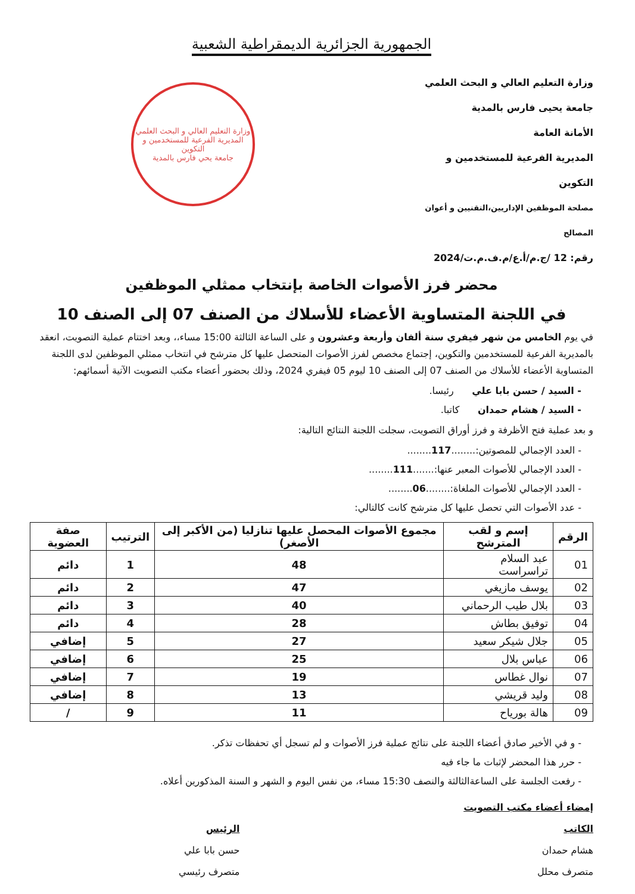الجمهورية الجزائرية الديمقراطية الشعبية
وزارة التعليم العالي و البحث العلمي
جامعة يحيى فارس بالمدية
الأمانة العامة
المديرية الفرعية للمستخدمين و التكوين
مصلحة الموظفين الإداريين،التقنيين و أعوان المصالح
رقم: 12 /ج.م/أ.ع/م.ف.م.ت/2024
وزارة التعليم العالي و البحث العلمي
المديرية الفرعية للمستخدمين و التكوين
جامعة يحي فارس بالمدية
محضر فرز الأصوات الخاصة بإنتخاب ممثلي الموظفين
في اللجنة المتساوية الأعضاء للأسلاك من الصنف 07 إلى الصنف 10
في يوم الخامس من شهر فيفري سنة ألفان وأربعة وعشرون و على الساعة الثالثة 15:00 مساء،، وبعد اختتام عملية التصويت، انعقد بالمديرية الفرعية للمستخدمين والتكوين، إجتماع مخصص لفرز الأصوات المتحصل عليها كل مترشح في انتخاب ممثلي الموظفين لدى اللجنة المتساوية الأعضاء للأسلاك من الصنف 07 إلى الصنف 10 ليوم 05 فيفري 2024، وذلك بحضور أعضاء مكتب التصويت الآتية أسمائهم:
- السيد / حسن بابا علي رئيسا.
- السيد / هشام حمدان كاتبا.
و بعد عملية فتح الأظرفة و فرز أوراق التصويت، سجلت اللجنة النتائج التالية:
- العدد الإجمالي للمصوتين:........117........
- العدد الإجمالي للأصوات المعبر عنها:.......111........
- العدد الإجمالي للأصوات الملغاة:........06........
- عدد الأصوات التي تحصل عليها كل مترشح كانت كالتالي:
| الرقم | إسم و لقب المترشح | مجموع الأصوات المحصل عليها تنازليا (من الأكبر إلى الأصغر) | الترتيب | صفة العضوية |
| --- | --- | --- | --- | --- |
| 01 | عبد السلام تراسراست | 48 | 1 | دائم |
| 02 | يوسف مازيغي | 47 | 2 | دائم |
| 03 | بلال طيب الرحماني | 40 | 3 | دائم |
| 04 | توفيق بطاش | 28 | 4 | دائم |
| 05 | جلال شيكر سعيد | 27 | 5 | إضافي |
| 06 | عباس بلال | 25 | 6 | إضافي |
| 07 | نوال غطاس | 19 | 7 | إضافي |
| 08 | وليد قريشي | 13 | 8 | إضافي |
| 09 | هالة بورياح | 11 | 9 | / |
- و في الأخير صادق أعضاء اللجنة على نتائج عملية فرز الأصوات و لم تسجل أي تحفظات تذكر.
- حرر هذا المحضر لإثبات ما جاء فيه
- رفعت الجلسة على الساعةالثالثة والنصف 15:30 مساء، من نفس اليوم و الشهر و السنة المذكورين أعلاه.
إمضاء أعضاء مكتب التصويت
الكاتب
هشام حمدان
متصرف محلل
الرئيس
حسن بابا علي
متصرف رئيسي